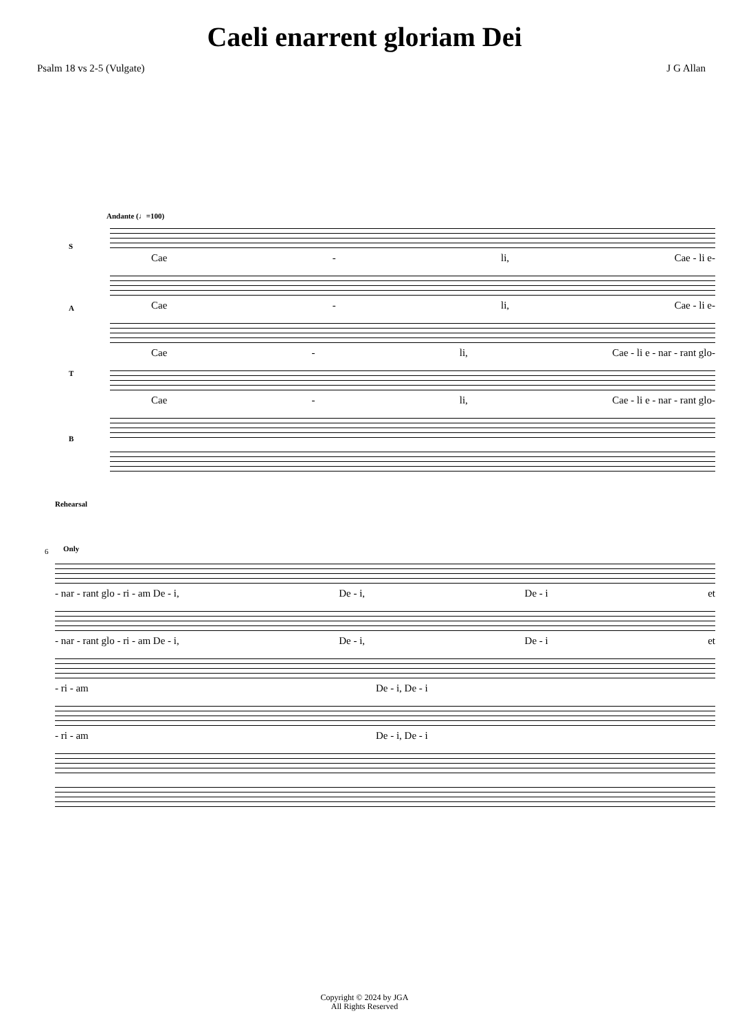Caeli enarrent gloriam Dei
Psalm 18 vs 2-5 (Vulgate) J G Allan
Andante (♩=100)
S
Cae - li, Cae - li e-
A
Cae - li, Cae - li e-
T
Cae - li, Cae - li e - nar - rant glo-
B
Cae - li, Cae - li e - nar - rant glo-
Rehearsal
Only
6
- nar - rant glo - ri - am De - i, De - i, De - i et
- nar - rant glo - ri - am De - i, De - i, De - i et
- ri - am De - i, De - i
- ri - am De - i, De - i
Copyright © 2024 by JGA
All Rights Reserved